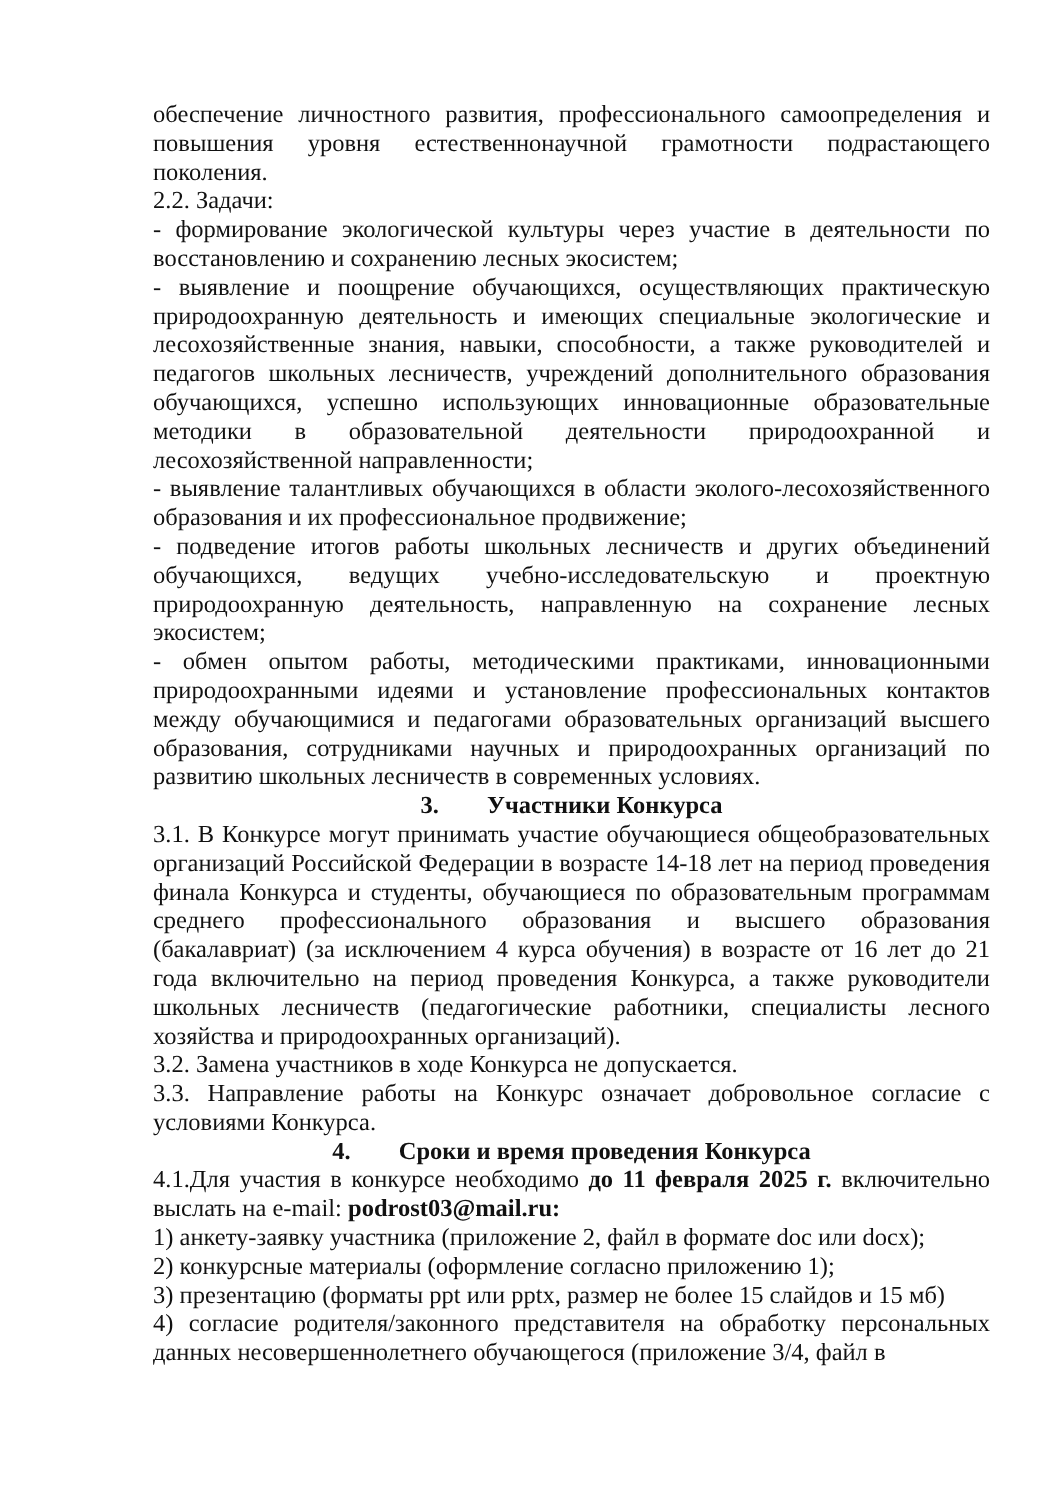обеспечение личностного развития, профессионального самоопределения и повышения уровня естественнонаучной грамотности подрастающего поколения.
2.2. Задачи:
- формирование экологической культуры через участие в деятельности по восстановлению и сохранению лесных экосистем;
- выявление и поощрение обучающихся, осуществляющих практическую природоохранную деятельность и имеющих специальные экологические и лесохозяйственные знания, навыки, способности, а также руководителей и педагогов школьных лесничеств, учреждений дополнительного образования обучающихся, успешно использующих инновационные образовательные методики в образовательной деятельности природоохранной и лесохозяйственной направленности;
- выявление талантливых обучающихся в области эколого-лесохозяйственного образования и их профессиональное продвижение;
- подведение итогов работы школьных лесничеств и других объединений обучающихся, ведущих учебно-исследовательскую и проектную природоохранную деятельность, направленную на сохранение лесных экосистем;
- обмен опытом работы, методическими практиками, инновационными природоохранными идеями и установление профессиональных контактов между обучающимися и педагогами образовательных организаций высшего образования, сотрудниками научных и природоохранных организаций по развитию школьных лесничеств в современных условиях.
3. Участники Конкурса
3.1. В Конкурсе могут принимать участие обучающиеся общеобразовательных организаций Российской Федерации в возрасте 14-18 лет на период проведения финала Конкурса и студенты, обучающиеся по образовательным программам среднего профессионального образования и высшего образования (бакалавриат) (за исключением 4 курса обучения) в возрасте от 16 лет до 21 года включительно на период проведения Конкурса, а также руководители школьных лесничеств (педагогические работники, специалисты лесного хозяйства и природоохранных организаций).
3.2. Замена участников в ходе Конкурса не допускается.
3.3. Направление работы на Конкурс означает добровольное согласие с условиями Конкурса.
4. Сроки и время проведения Конкурса
4.1.Для участия в конкурсе необходимо до 11 февраля 2025 г. включительно выслать на e-mail: podrost03@mail.ru:
1) анкету-заявку участника (приложение 2, файл в формате doc или docx);
2) конкурсные материалы (оформление согласно приложению 1);
3) презентацию (форматы ppt или pptx, размер не более 15 слайдов и 15 мб)
4) согласие родителя/законного представителя на обработку персональных данных несовершеннолетнего обучающегося (приложение 3/4, файл в